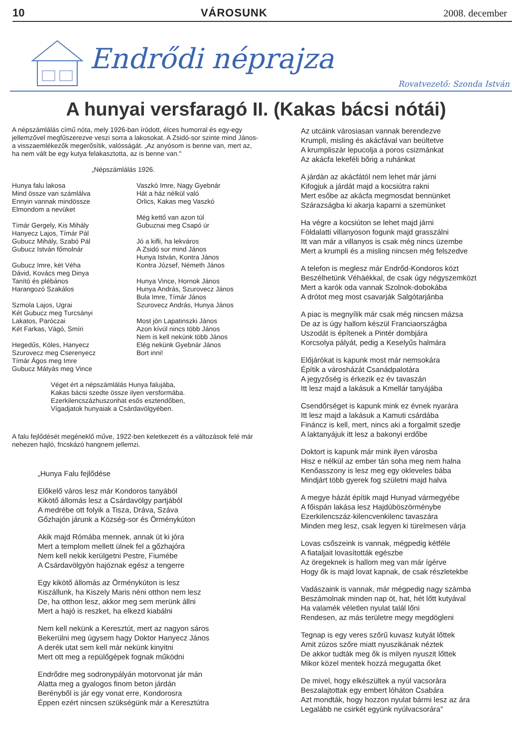10 VÁROSUNK 2008. december
Endrődi néprajza
Rovatvezető: Szonda István
A hunyai versfaragó II. (Kakas bácsi nótái)
A népszámlálás című nóta, mely 1926-ban íródott, élces humorral és egy-egy jellemzővel megfűszerezve veszi sorra a lakosokat. A Zsidó-sor szinte mind János- a visszaemlékezők megerősítik, valósságát. „Az anyósom is benne van, mert az, ha nem vált be egy kutya felakasztotta, az is benne van."
„Népszámlálás 1926.
Hunya falu lakosa
Mind össze van számlálva
Ennyin vannak mindössze
Elmondom a nevüket
Tímár Gergely, Kis Mihály
Hanyecz Lajos, Tímár Pál
Gubucz Mihály, Szabó Pál
Gubucz István főmolnár
Gubucz Imre, két Véha
Dávid, Kovács meg Dinya
Tanító és plébános
Harangozó Szakálos
Szmola Lajos, Ugrai
Két Gubucz meg Turcsányi
Lakatos, Paróczai
Két Farkas, Vágó, Smíri
Hegedűs, Köles, Hanyecz
Szurovecz meg Cserenyecz
Tímár Ágos meg Imre
Gubucz Mátyás meg Vince
Vaszkó Imre, Nagy Gyebnár
Hát a ház nélkül való
Orlics, Kakas meg Vaszkó
Még kettő van azon túl
Gubuznai meg Csapó úr
Jó a kifli, ha lekváros
A Zsidó sor mind János
Hunya István, Kontra János
Kontra József, Németh János
Hunya Vince, Hornok János
Hunya András, Szurovecz János
Bula Imre, Tímár János
Szurovecz András, Hunya János
Most jön Lapatinszki János
Azon kívül nincs több János
Nem is kell nekünk több János
Elég nekünk Gyebnár János
Bort inni!
Véget ért a népszámlálás Hunya falujába,
Kakas bácsi szedte össze ilyen versformába.
Ezerkilencszázhuszonhat esős esztendőben,
Vígadjatok hunyaiak a Csárdavölgyében.
A falu fejlődését megéneklő műve, 1922-ben keletkezett és a változások felé már nehezen hajló, fricskázó hangnem jellemzi.
„Hunya Falu fejlődése
Előkelő város lesz már Kondoros tanyából
Kikötő állomás lesz a Csárdavölgy partjából
A medrébe ott folyik a Tisza, Dráva, Száva
Gőzhajón járunk a Község-sor és Örménykúton
Akik majd Rómába mennek, annak üt ki jóra
Mert a templom mellett ülnek fel a gőzhajóra
Nem kell nekik kerülgetni Pestre, Fiumébe
A Csárdavölgyön hajóznak egész a tengerre
Egy kikötő állomás az Örménykúton is lesz
Kiszállunk, ha Kiszely Maris néni otthon nem lesz
De, ha otthon lesz, akkor meg sem merünk állni
Mert a hajó is reszket, ha elkezd kiabálni
Nem kell nekünk a Keresztút, mert az nagyon sáros
Bekerülni meg úgysem hagy Doktor Hanyecz János
A derék utat sem kell már nekünk kinyitni
Mert ott meg a repülőgépek fognak működni
Endrődre meg sodronypályán motorvonat jár mán
Alatta meg a gyalogos finom beton járdán
Berényből is jár egy vonat erre, Kondorosra
Éppen ezért nincsen szükségünk már a Keresztútra
Az utcáink városiasan vannak berendezve
Krumpli, misling és akácfával van beültetve
A krumpliszár lepucolja a poros csizmánkat
Az akácfa lekeféli bőrig a ruhánkat
A járdán az akácfától nem lehet már járni
Kifogjuk a járdát majd a kocsiútra rakni
Mert esőbe az akácfa megmosdat bennünket
Szárazságba ki akarja kaparni a szemünket
Ha végre a kocsiúton se lehet majd járni
Földalatti villanyoson fogunk majd grasszálni
Itt van már a villanyos is csak még nincs üzembe
Mert a krumpli és a misling nincsen még felszedve
A telefon is meglesz már Endrőd-Kondoros közt
Beszélhetünk Véhäékkal, de csak úgy négyszemközt
Mert a karók oda vannak Szolnok-dobokába
A drótot meg most csavarják Salgótarjánba
A piac is megnyílik már csak még nincsen mázsa
De az is úgy hallom készül Franciaországba
Uszodát is építenek a Pintér dombjára
Korcsolya pályát, pedig a Keselyűs halmára
Előjárókat is kapunk most már nemsokára
Építik a városházát Csanádpalotára
A jegyzőség is érkezik ez év tavaszán
Itt lesz majd a lakásuk a Kmellár tanyájába
Csendőrséget is kapunk mink ez évnek nyarára
Itt lesz majd a lakásuk a Kamuti csárdába
Fináncz is kell, mert, nincs aki a forgalmit szedje
A laktanyájuk itt lesz a bakonyi erdőbe
Doktort is kapunk már mink ilyen városba
Hisz e nélkül az ember tán soha meg nem halna
Kenőasszony is lesz meg egy okleveles bába
Mindjárt több gyerek fog születni majd halva
A megye házát építik majd Hunyad vármegyébe
A főispán lakása lesz Hajdúböszörménybe
Ezerkilencszáz-kilencvenkilenc tavaszára
Minden meg lesz, csak legyen ki türelmesen várja
Lovas csőszeink is vannak, mégpedig kétféle
A fiataljait lovasították egészbe
Az öregeknek is hallom meg van már ígérve
Hogy ők is majd lovat kapnak, de csak részletekbe
Vadászaink is vannak, már mégpedig nagy számba
Beszámolnak minden nap öt, hat, hét lőtt kutyával
Ha valamék véletlen nyulat talál lőni
Rendesen, az más területre megy megdögleni
Tegnap is egy veres szőrű kuvasz kutyát lőttek
Amit zúzos szőre miatt nyuszikának néztek
De akkor tudták meg ők is milyen nyuszit lőttek
Mikor közel mentek hozzá megugatta őket
De mivel, hogy elkészültek a nyúl vacsorára
Beszalajtottak egy embert lóháton Csabára
Azt mondták, hogy hozzon nyulat bármi lesz az ára
Legalább ne csirkét együnk nyúlvacsorára"